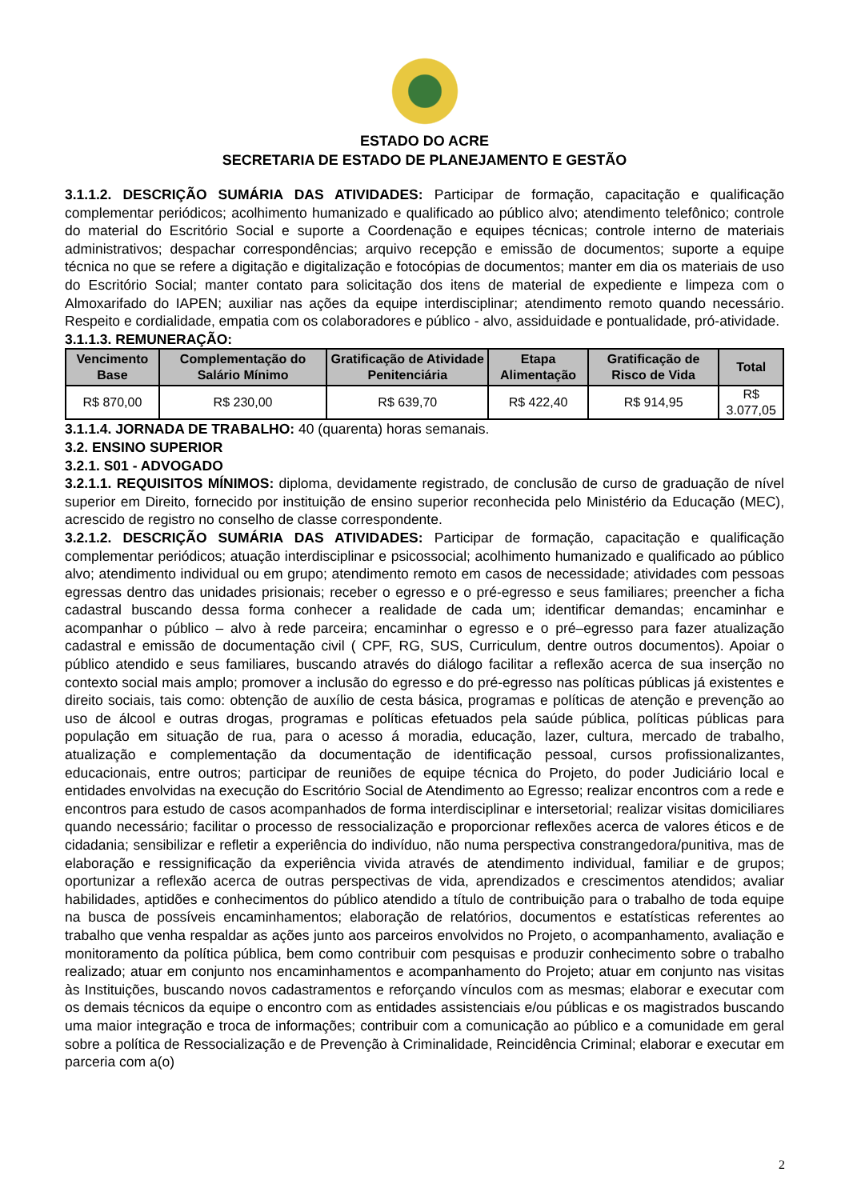ESTADO DO ACRE
SECRETARIA DE ESTADO DE PLANEJAMENTO E GESTÃO
3.1.1.2. DESCRIÇÃO SUMÁRIA DAS ATIVIDADES: Participar de formação, capacitação e qualificação complementar periódicos; acolhimento humanizado e qualificado ao público alvo; atendimento telefônico; controle do material do Escritório Social e suporte a Coordenação e equipes técnicas; controle interno de materiais administrativos; despachar correspondências; arquivo recepção e emissão de documentos; suporte a equipe técnica no que se refere a digitação e digitalização e fotocópias de documentos; manter em dia os materiais de uso do Escritório Social; manter contato para solicitação dos itens de material de expediente e limpeza com o Almoxarifado do IAPEN; auxiliar nas ações da equipe interdisciplinar; atendimento remoto quando necessário. Respeito e cordialidade, empatia com os colaboradores e público - alvo, assiduidade e pontualidade, pró-atividade.
3.1.1.3. REMUNERAÇÃO:
| Vencimento Base | Complementação do Salário Mínimo | Gratificação de Atividade Penitenciária | Etapa Alimentação | Gratificação de Risco de Vida | Total |
| --- | --- | --- | --- | --- | --- |
| R$ 870,00 | R$ 230,00 | R$ 639,70 | R$ 422,40 | R$ 914,95 | R$ 3.077,05 |
3.1.1.4. JORNADA DE TRABALHO: 40 (quarenta) horas semanais.
3.2. ENSINO SUPERIOR
3.2.1. S01 - ADVOGADO
3.2.1.1. REQUISITOS MÍNIMOS: diploma, devidamente registrado, de conclusão de curso de graduação de nível superior em Direito, fornecido por instituição de ensino superior reconhecida pelo Ministério da Educação (MEC), acrescido de registro no conselho de classe correspondente.
3.2.1.2. DESCRIÇÃO SUMÁRIA DAS ATIVIDADES: Participar de formação, capacitação e qualificação complementar periódicos; atuação interdisciplinar e psicossocial; acolhimento humanizado e qualificado ao público alvo; atendimento individual ou em grupo; atendimento remoto em casos de necessidade; atividades com pessoas egressas dentro das unidades prisionais; receber o egresso e o pré-egresso e seus familiares; preencher a ficha cadastral buscando dessa forma conhecer a realidade de cada um; identificar demandas; encaminhar e acompanhar o público – alvo à rede parceira; encaminhar o egresso e o pré–egresso para fazer atualização cadastral e emissão de documentação civil ( CPF, RG, SUS, Curriculum, dentre outros documentos). Apoiar o público atendido e seus familiares, buscando através do diálogo facilitar a reflexão acerca de sua inserção no contexto social mais amplo; promover a inclusão do egresso e do pré-egresso nas políticas públicas já existentes e direito sociais, tais como: obtenção de auxílio de cesta básica, programas e políticas de atenção e prevenção ao uso de álcool e outras drogas, programas e políticas efetuados pela saúde pública, políticas públicas para população em situação de rua, para o acesso á moradia, educação, lazer, cultura, mercado de trabalho, atualização e complementação da documentação de identificação pessoal, cursos profissionalizantes, educacionais, entre outros; participar de reuniões de equipe técnica do Projeto, do poder Judiciário local e entidades envolvidas na execução do Escritório Social de Atendimento ao Egresso; realizar encontros com a rede e encontros para estudo de casos acompanhados de forma interdisciplinar e intersetorial; realizar visitas domiciliares quando necessário; facilitar o processo de ressocialização e proporcionar reflexões acerca de valores éticos e de cidadania; sensibilizar e refletir a experiência do indivíduo, não numa perspectiva constrangedora/punitiva, mas de elaboração e ressignificação da experiência vivida através de atendimento individual, familiar e de grupos; oportunizar a reflexão acerca de outras perspectivas de vida, aprendizados e crescimentos atendidos; avaliar habilidades, aptidões e conhecimentos do público atendido a título de contribuição para o trabalho de toda equipe na busca de possíveis encaminhamentos; elaboração de relatórios, documentos e estatísticas referentes ao trabalho que venha respaldar as ações junto aos parceiros envolvidos no Projeto, o acompanhamento, avaliação e monitoramento da política pública, bem como contribuir com pesquisas e produzir conhecimento sobre o trabalho realizado; atuar em conjunto nos encaminhamentos e acompanhamento do Projeto; atuar em conjunto nas visitas às Instituições, buscando novos cadastramentos e reforçando vínculos com as mesmas; elaborar e executar com os demais técnicos da equipe o encontro com as entidades assistenciais e/ou públicas e os magistrados buscando uma maior integração e troca de informações; contribuir com a comunicação ao público e a comunidade em geral sobre a política de Ressocialização e de Prevenção à Criminalidade, Reincidência Criminal; elaborar e executar em parceria com a(o)
2